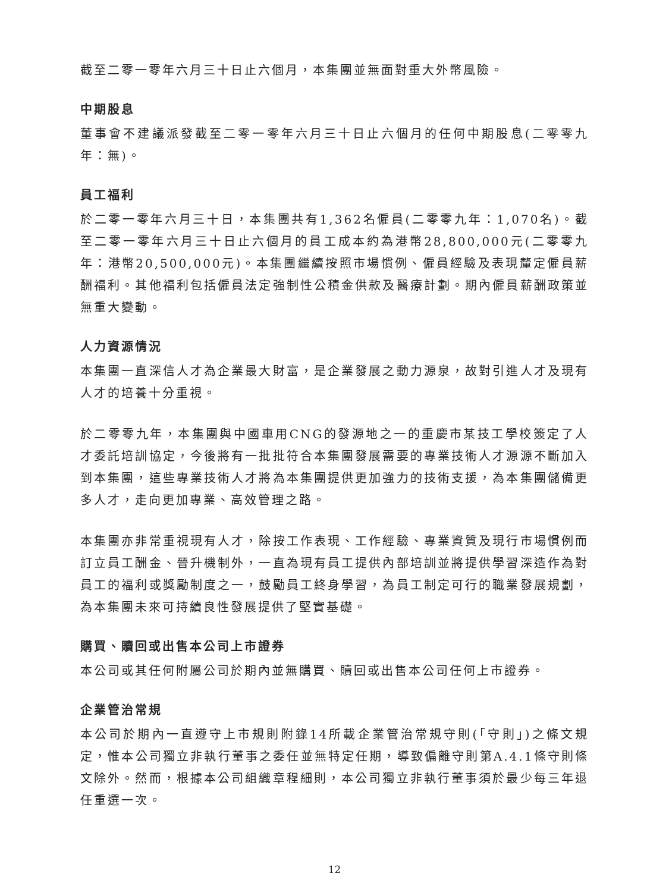截至二零一零年六月三十日止六個月，本集團並無面對重大外幣風險。
中期股息
董事會不建議派發截至二零一零年六月三十日止六個月的任何中期股息(二零零九年：無)。
員工福利
於二零一零年六月三十日，本集團共有1,362名僱員(二零零九年：1,070名)。截至二零一零年六月三十日止六個月的員工成本約為港幣28,800,000元(二零零九年：港幣20,500,000元)。本集團繼續按照市場慣例、僱員經驗及表現釐定僱員薪酬福利。其他福利包括僱員法定強制性公積金供款及醫療計劃。期內僱員薪酬政策並無重大變動。
人力資源情況
本集團一直深信人才為企業最大財富，是企業發展之動力源泉，故對引進人才及現有人才的培養十分重視。
於二零零九年，本集團與中國車用CNG的發源地之一的重慶市某技工學校簽定了人才委託培訓協定，今後將有一批批符合本集團發展需要的專業技術人才源源不斷加入到本集團，這些專業技術人才將為本集團提供更加強力的技術支援，為本集團儲備更多人才，走向更加專業、高效管理之路。
本集團亦非常重視現有人才，除按工作表現、工作經驗、專業資質及現行市場慣例而訂立員工酬金、晉升機制外，一直為現有員工提供內部培訓並將提供學習深造作為對員工的福利或獎勵制度之一，鼓勵員工終身學習，為員工制定可行的職業發展規劃，為本集團未來可持續良性發展提供了堅實基礎。
購買、贖回或出售本公司上市證券
本公司或其任何附屬公司於期內並無購買、贖回或出售本公司任何上市證券。
企業管治常規
本公司於期內一直遵守上市規則附錄14所載企業管治常規守則(「守則」)之條文規定，惟本公司獨立非執行董事之委任並無特定任期，導致偏離守則第A.4.1條守則條文除外。然而，根據本公司組織章程細則，本公司獨立非執行董事須於最少每三年退任重選一次。
12